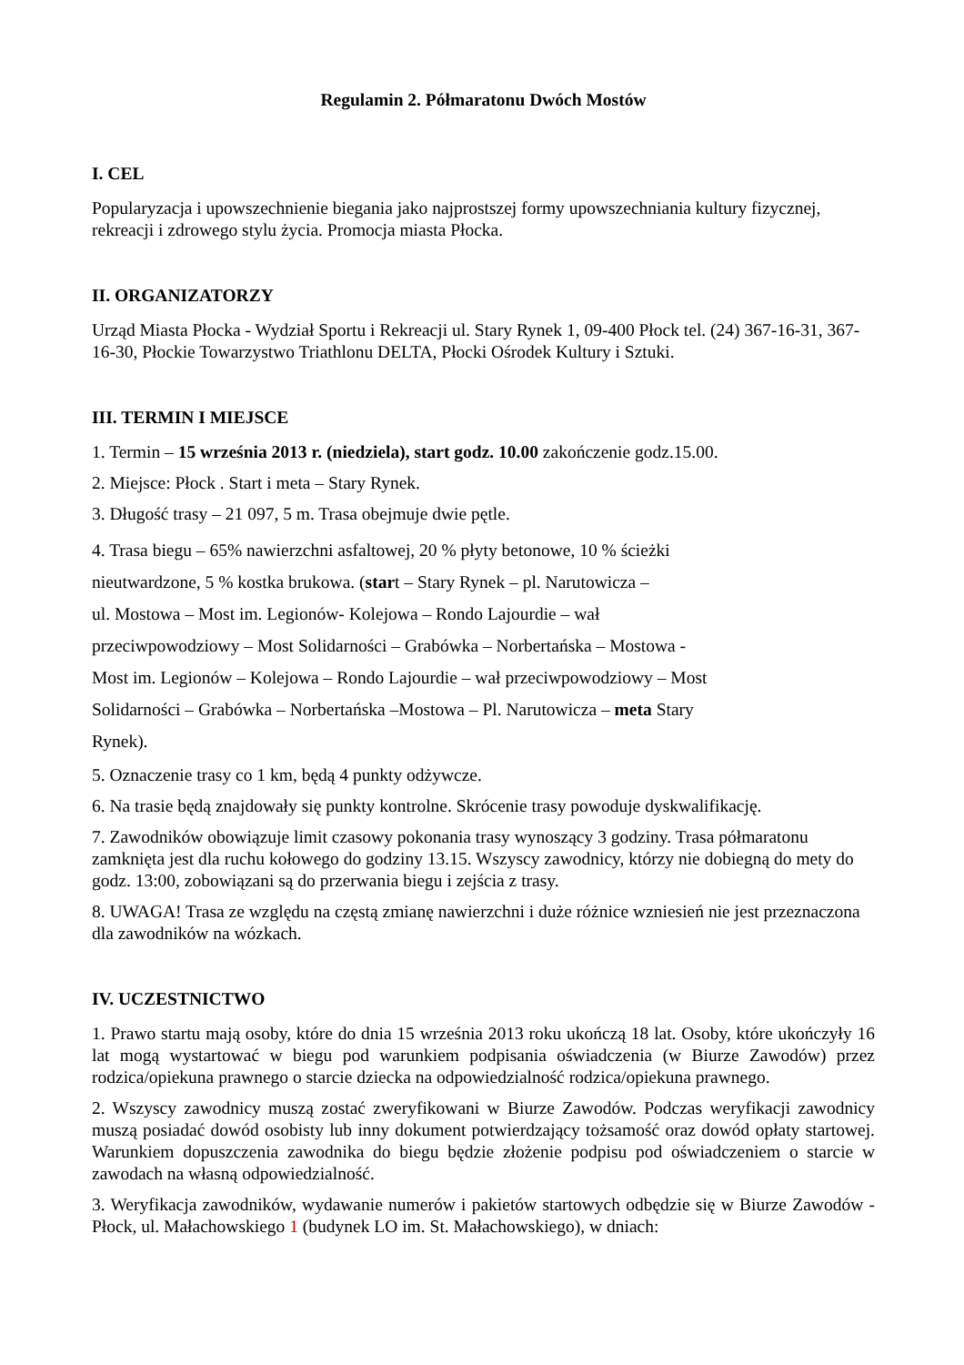Regulamin 2. Półmaratonu Dwóch Mostów
I. CEL
Popularyzacja i upowszechnienie biegania jako najprostszej formy upowszechniania kultury fizycznej, rekreacji i zdrowego stylu życia. Promocja miasta Płocka.
II. ORGANIZATORZY
Urząd Miasta Płocka - Wydział Sportu i Rekreacji ul. Stary Rynek 1, 09-400 Płock tel. (24) 367-16-31, 367-16-30, Płockie Towarzystwo Triathlonu DELTA, Płocki Ośrodek Kultury i Sztuki.
III. TERMIN I MIEJSCE
1. Termin – 15 września 2013 r. (niedziela), start godz. 10.00 zakończenie godz.15.00.
2. Miejsce: Płock . Start i meta – Stary Rynek.
3. Długość trasy – 21 097, 5 m. Trasa obejmuje dwie pętle.
4. Trasa biegu – 65% nawierzchni asfaltowej, 20 % płyty betonowe, 10 % ścieżki
nieutwardzone, 5 % kostka brukowa. (start – Stary Rynek – pl. Narutowicza –
ul. Mostowa – Most im. Legionów- Kolejowa – Rondo Lajourdie – wał
przeciwpowodziowy – Most Solidarności – Grabówka – Norbertańska – Mostowa -
Most im. Legionów – Kolejowa – Rondo Lajourdie – wał przeciwpowodziowy – Most
Solidarności – Grabówka – Norbertańska –Mostowa – Pl. Narutowicza – meta Stary
Rynek).
5. Oznaczenie trasy co 1 km, będą 4 punkty odżywcze.
6. Na trasie będą znajdowały się punkty kontrolne. Skrócenie trasy powoduje dyskwalifikację.
7. Zawodników obowiązuje limit czasowy pokonania trasy wynoszący 3 godziny. Trasa półmaratonu zamknięta jest dla ruchu kołowego do godziny 13.15. Wszyscy zawodnicy, którzy nie dobiegną do mety do godz. 13:00, zobowiązani są do przerwania biegu i zejścia z trasy.
8. UWAGA! Trasa ze względu na częstą zmianę nawierzchni i duże różnice wzniesień nie jest przeznaczona dla zawodników na wózkach.
IV. UCZESTNICTWO
1. Prawo startu mają osoby, które do dnia 15 września 2013 roku ukończą 18 lat. Osoby, które ukończyły 16 lat mogą wystartować w biegu pod warunkiem podpisania oświadczenia (w Biurze Zawodów) przez rodzica/opiekuna prawnego o starcie dziecka na odpowiedzialność rodzica/opiekuna prawnego.
2. Wszyscy zawodnicy muszą zostać zweryfikowani w Biurze Zawodów. Podczas weryfikacji zawodnicy muszą posiadać dowód osobisty lub inny dokument potwierdzający tożsamość oraz dowód opłaty startowej. Warunkiem dopuszczenia zawodnika do biegu będzie złożenie podpisu pod oświadczeniem o starcie w zawodach na własną odpowiedzialność.
3. Weryfikacja zawodników, wydawanie numerów i pakietów startowych odbędzie się w Biurze Zawodów - Płock, ul. Małachowskiego 1 (budynek LO im. St. Małachowskiego), w dniach: